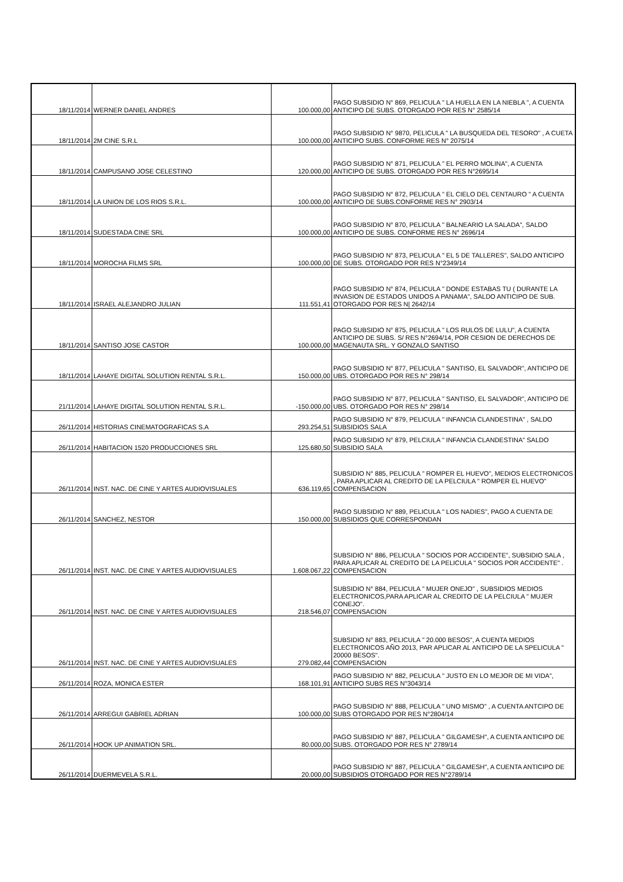| 18/11/2014 | WERNER DANIEL ANDRES | 100.000,00 | PAGO SUBSIDIO N° 869, PELICULA " LA HUELLA EN LA NIEBLA ", A CUENTA ANTICIPO DE SUBS. OTORGADO POR RES N° 2585/14 |
| 18/11/2014 | 2M CINE S.R.L | 100.000,00 | PAGO SUBSIDIO N° 9870, PELICULA " LA BUSQUEDA DEL TESORO" , A CUETA ANTICIPO SUBS. CONFORME RES N° 2075/14 |
| 18/11/2014 | CAMPUSANO JOSE CELESTINO | 120.000,00 | PAGO SUBSIDIO N° 871, PELICULA " EL PERRO MOLINA", A CUENTA ANTICIPO DE SUBS. OTORGADO POR RES N°2695/14 |
| 18/11/2014 | LA UNION DE LOS RIOS S.R.L. | 100.000,00 | PAGO SUBSIDIO N° 872, PELICULA " EL CIELO DEL CENTAURO " A CUENTA ANTICIPO DE SUBS.CONFORME RES N° 2903/14 |
| 18/11/2014 | SUDESTADA CINE SRL | 100.000,00 | PAGO SUBSIDIO N° 870, PELICULA " BALNEARIO LA SALADA", SALDO ANTICIPO DE SUBS. CONFORME RES N° 2696/14 |
| 18/11/2014 | MOROCHA FILMS SRL | 100.000,00 | PAGO SUBSIDIO N° 873, PELICULA " EL 5 DE TALLERES", SALDO ANTICIPO DE SUBS. OTORGADO POR RES N°2349/14 |
| 18/11/2014 | ISRAEL ALEJANDRO JULIAN | 111.551,41 | PAGO SUBSIDIO N° 874, PELICULA " DONDE ESTABAS TU ( DURANTE LA INVASION DE ESTADOS UNIDOS A PANAMA", SALDO ANTICIPO DE SUB. OTORGADO POR RES N/ 2642/14 |
| 18/11/2014 | SANTISO JOSE CASTOR | 100.000,00 | PAGO SUBSIDIO N° 875, PELICULA " LOS RULOS DE LULU", A CUENTA ANTICIPO DE SUBS. S/ RES N°2694/14, POR CESION DE DERECHOS DE MAGENAUTA SRL. Y GONZALO SANTISO |
| 18/11/2014 | LAHAYE DIGITAL SOLUTION RENTAL S.R.L. | 150.000,00 | PAGO SUBSIDIO N° 877, PELICULA " SANTISO, EL SALVADOR", ANTICIPO DE UBS. OTORGADO POR RES N° 298/14 |
| 21/11/2014 | LAHAYE DIGITAL SOLUTION RENTAL S.R.L. | -150.000,00 | PAGO SUBSIDIO N° 877, PELICULA " SANTISO, EL SALVADOR", ANTICIPO DE UBS. OTORGADO POR RES N° 298/14 |
| 26/11/2014 | HISTORIAS CINEMATOGRAFICAS S.A | 293.254,51 | PAGO SUBSIDIO N° 879, PELICULA " INFANCIA CLANDESTINA" , SALDO SUBSIDIOS SALA |
| 26/11/2014 | HABITACION 1520 PRODUCCIONES SRL | 125.680,50 | PAGO SUBSIDIO N° 879, PELCIULA " INFANCIA CLANDESTINA" SALDO SUBSIDIO SALA |
| 26/11/2014 | INST. NAC. DE CINE Y ARTES AUDIOVISUALES | 636.119,65 | SUBSIDIO N° 885, PELICULA " ROMPER EL HUEVO", MEDIOS ELECTRONICOS , PARA APLICAR AL CREDITO DE LA PELCIULA " ROMPER EL HUEVO" COMPENSACION |
| 26/11/2014 | SANCHEZ, NESTOR | 150.000,00 | PAGO SUBSIDIO N° 889, PELICULA " LOS NADIES", PAGO A CUENTA DE SUBSIDIOS QUE CORRESPONDAN |
| 26/11/2014 | INST. NAC. DE CINE Y ARTES AUDIOVISUALES | 1.608.067,22 | SUBSIDIO N° 886, PELICULA " SOCIOS POR ACCIDENTE", SUBSIDIO SALA , PARA APLICAR AL CREDITO DE LA PELICULA " SOCIOS POR ACCIDENTE" . COMPENSACION |
| 26/11/2014 | INST. NAC. DE CINE Y ARTES AUDIOVISUALES | 218.546,07 | SUBSIDIO N° 884, PELICULA " MUJER ONEJO" , SUBSIDIOS MEDIOS ELECTRONICOS,PARA APLICAR AL CREDITO DE LA PELCIULA " MUJER CONEJO". COMPENSACION |
| 26/11/2014 | INST. NAC. DE CINE Y ARTES AUDIOVISUALES | 279.082,44 | SUBSIDIO N° 883, PELICULA " 20.000 BESOS", A CUENTA MEDIOS ELECTRONICOS AÑO 2013, PAR APLICAR AL ANTICIPO DE LA SPELICULA " 20000 BESOS". COMPENSACION |
| 26/11/2014 | ROZA, MONICA ESTER | 168.101,91 | PAGO SUBSIDIO N° 882, PELICULA " JUSTO EN LO MEJOR DE MI VIDA", ANTICIPO SUBS RES N°3043/14 |
| 26/11/2014 | ARREGUI GABRIEL ADRIAN | 100.000,00 | PAGO SUBSIDIO N° 888, PELICULA " UNO MISMO" , A CUENTA ANTCIPO DE SUBS OTORGADO POR RES N°2804/14 |
| 26/11/2014 | HOOK UP ANIMATION SRL. | 80.000,00 | PAGO SUBSIDIO N° 887, PELICULA " GILGAMESH", A CUENTA ANTICIPO DE SUBS. OTORGADO POR RES N° 2789/14 |
| 26/11/2014 | DUERMEVELA S.R.L. | 20.000,00 | PAGO SUBSIDIO N° 887, PELICULA " GILGAMESH", A CUENTA ANTICIPO DE SUBSIDIOS OTORGADO POR RES N°2789/14 |